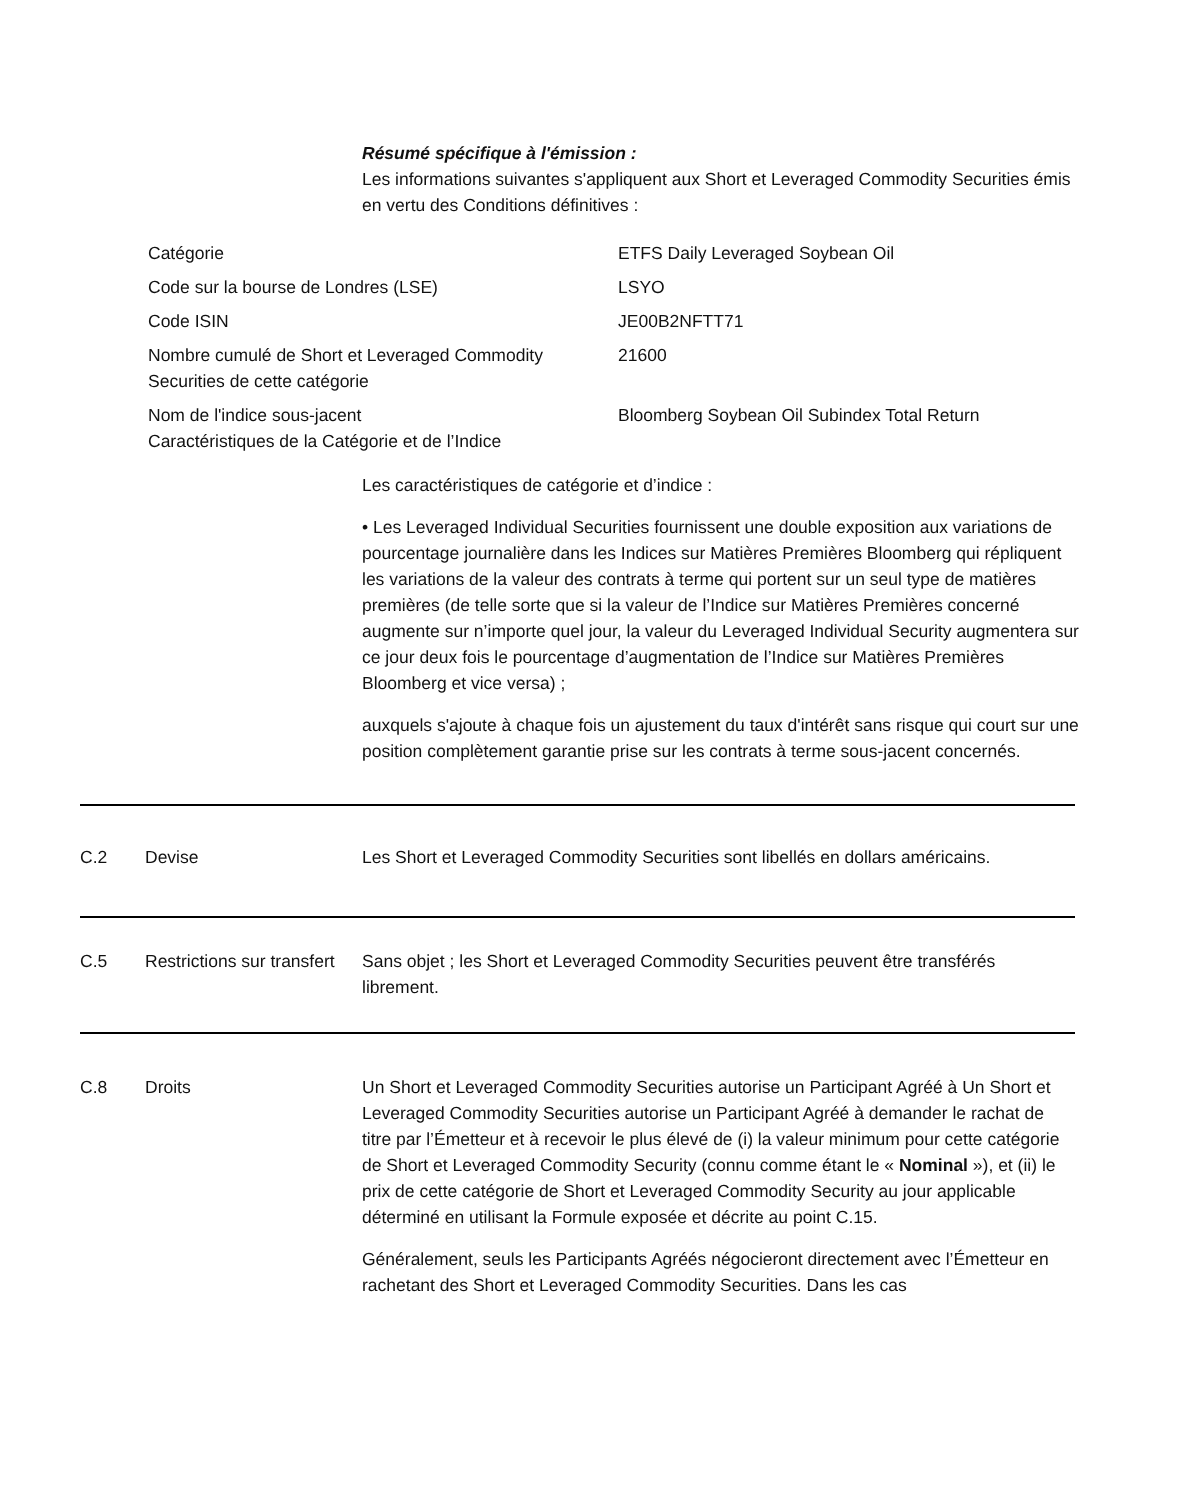Résumé spécifique à l'émission :
Les informations suivantes s'appliquent aux Short et Leveraged Commodity Securities émis en vertu des Conditions définitives :
| Catégorie | ETFS Daily Leveraged Soybean Oil |
| Code sur la bourse de Londres (LSE) | LSYO |
| Code ISIN | JE00B2NFTT71 |
| Nombre cumulé de Short et Leveraged Commodity Securities de cette catégorie | 21600 |
| Nom de l'indice sous-jacent Caractéristiques de la Catégorie et de l’Indice | Bloomberg Soybean Oil Subindex Total Return |
Les caractéristiques de catégorie et d’indice :
• Les Leveraged Individual Securities fournissent une double exposition aux variations de pourcentage journalière dans les Indices sur Matières Premières Bloomberg qui répliquent les variations de la valeur des contrats à terme qui portent sur un seul type de matières premières (de telle sorte que si la valeur de l’Indice sur Matières Premières concerné augmente sur n’importe quel jour, la valeur du Leveraged Individual Security augmentera sur ce jour deux fois le pourcentage d’augmentation de l’Indice sur Matières Premières Bloomberg et vice versa) ;
auxquels s'ajoute à chaque fois un ajustement du taux d'intérêt sans risque qui court sur une position complètement garantie prise sur les contrats à terme sous-jacent concernés.
C.2 Devise Les Short et Leveraged Commodity Securities sont libellés en dollars américains.
C.5 Restrictions sur transfert
Sans objet ; les Short et Leveraged Commodity Securities peuvent être transférés librement.
C.8 Droits Un Short et Leveraged Commodity Securities autorise un Participant Agréé à Un Short et Leveraged Commodity Securities autorise un Participant Agréé à demander le rachat de titre par l’Émetteur et à recevoir le plus élevé de (i) la valeur minimum pour cette catégorie de Short et Leveraged Commodity Security (connu comme étant le « Nominal »), et (ii) le prix de cette catégorie de Short et Leveraged Commodity Security au jour applicable déterminé en utilisant la Formule exposée et décrite au point C.15.
Généralement, seuls les Participants Agréés négocieront directement avec l’Émetteur en rachetant des Short et Leveraged Commodity Securities. Dans les cas